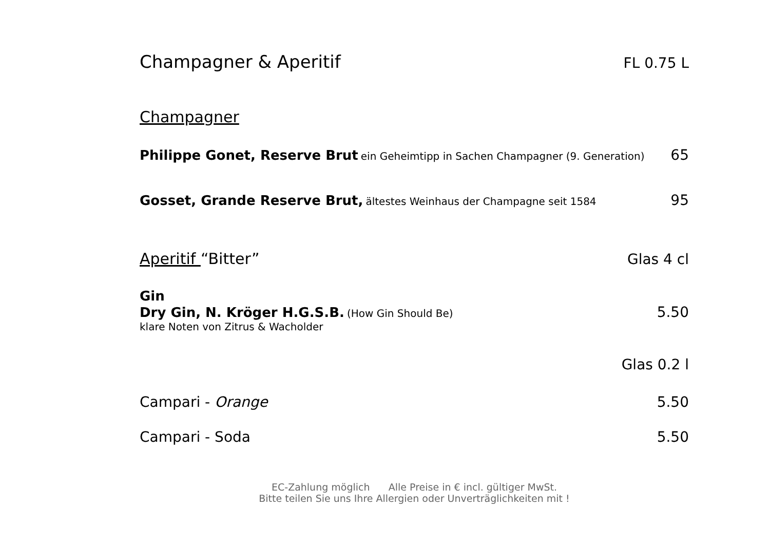Champagner & Aperitif
FL 0.75 L
Champagner
Philippe Gonet, Reserve Brut ein Geheimtipp in Sachen Champagner (9. Generation) 65
Gosset, Grande Reserve Brut, ältestes Weinhaus der Champagne seit 1584 95
Aperitif “Bitter” Glas 4 cl
Gin
Dry Gin, N. Kröger H.G.S.B. (How Gin Should Be) 5.50
klare Noten von Zitrus & Wacholder
Glas 0.2 l
Campari - Orange 5.50
Campari - Soda 5.50
EC-Zahlung möglich Alle Preise in € incl. gültiger MwSt.
Bitte teilen Sie uns Ihre Allergien oder Unverträglichkeiten mit !